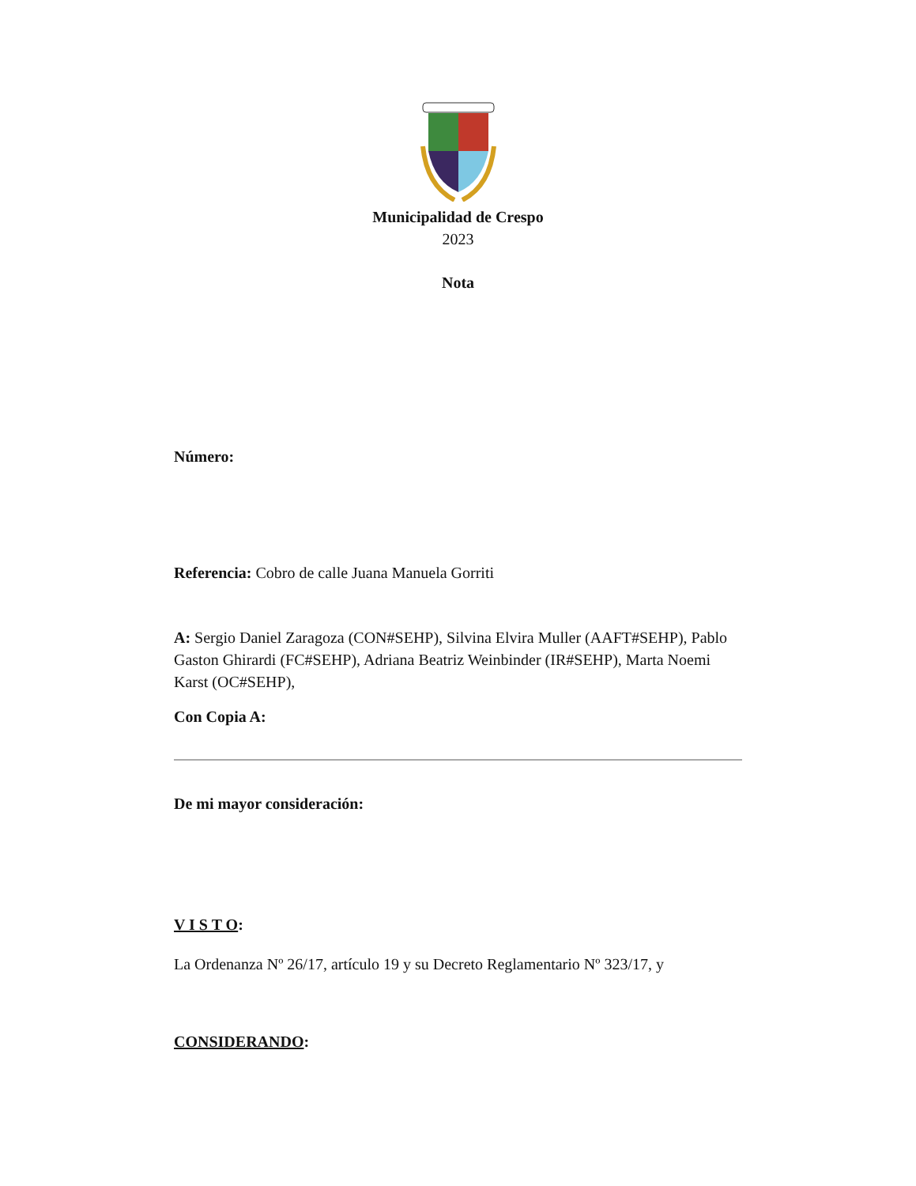Municipalidad de Crespo
2023
Nota
Número:
Referencia: Cobro de calle Juana Manuela Gorriti
A: Sergio Daniel Zaragoza (CON#SEHP), Silvina Elvira Muller (AAFT#SEHP), Pablo Gaston Ghirardi (FC#SEHP), Adriana Beatriz Weinbinder (IR#SEHP), Marta Noemi Karst (OC#SEHP),
Con Copia A:
De mi mayor consideración:
V I S T O:
La Ordenanza Nº 26/17, artículo 19 y su Decreto Reglamentario Nº 323/17, y
CONSIDERANDO: